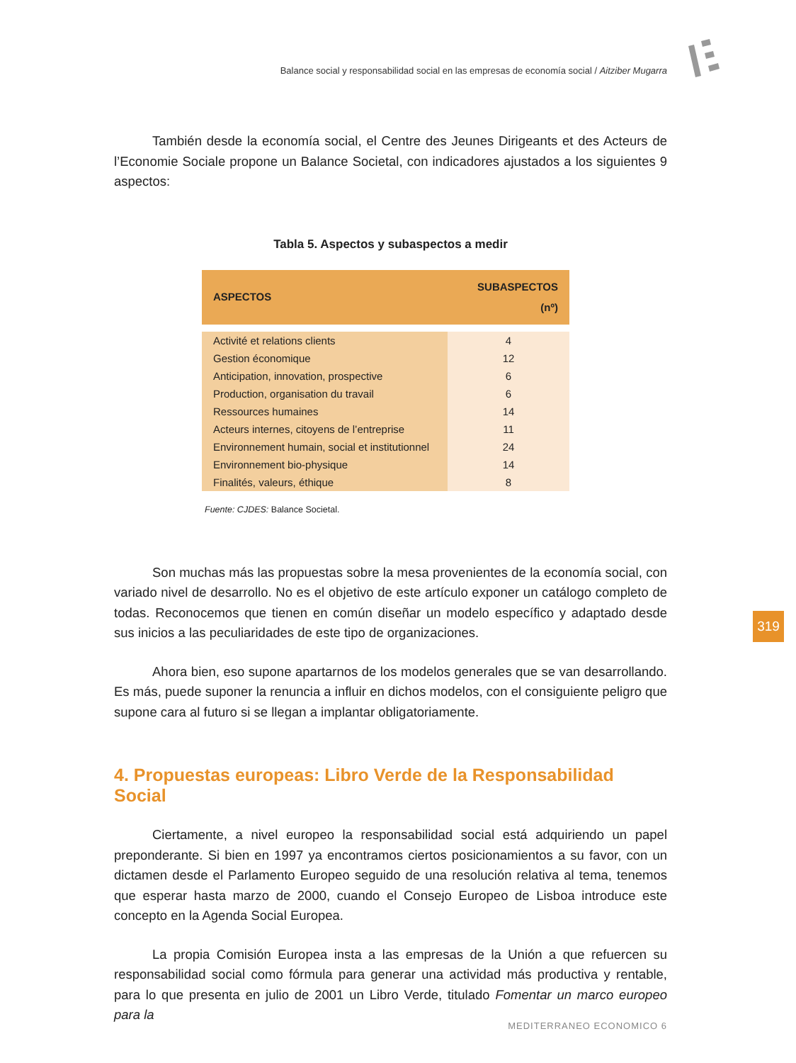Balance social y responsabilidad social en las empresas de economía social / Aitziber Mugarra
También desde la economía social, el Centre des Jeunes Dirigeants et des Acteurs de l’Economie Sociale propone un Balance Societal, con indicadores ajustados a los siguientes 9 aspectos:
Tabla 5. Aspectos y subaspectos a medir
| ASPECTOS | SUBASPECTOS (nº) |
| --- | --- |
| Activité et relations clients | 4 |
| Gestion économique | 12 |
| Anticipation, innovation, prospective | 6 |
| Production, organisation du travail | 6 |
| Ressources humaines | 14 |
| Acteurs internes, citoyens de l’entreprise | 11 |
| Environnement humain, social et institutionnel | 24 |
| Environnement bio-physique | 14 |
| Finalités, valeurs, éthique | 8 |
Fuente: CJDES: Balance Societal.
Son muchas más las propuestas sobre la mesa provenientes de la economía social, con variado nivel de desarrollo. No es el objetivo de este artículo exponer un catálogo completo de todas. Reconocemos que tienen en común diseñar un modelo específico y adaptado desde sus inicios a las peculiaridades de este tipo de organizaciones.
Ahora bien, eso supone apartarnos de los modelos generales que se van desarrollando. Es más, puede suponer la renuncia a influir en dichos modelos, con el consiguiente peligro que supone cara al futuro si se llegan a implantar obligatoriamente.
4. Propuestas europeas: Libro Verde de la Responsabilidad Social
Ciertamente, a nivel europeo la responsabilidad social está adquiriendo un papel preponderante. Si bien en 1997 ya encontramos ciertos posicionamientos a su favor, con un dictamen desde el Parlamento Europeo seguido de una resolución relativa al tema, tenemos que esperar hasta marzo de 2000, cuando el Consejo Europeo de Lisboa introduce este concepto en la Agenda Social Europea.
La propia Comisión Europea insta a las empresas de la Unión a que refuercen su responsabilidad social como fórmula para generar una actividad más productiva y rentable, para lo que presenta en julio de 2001 un Libro Verde, titulado Fomentar un marco europeo para la
319
MEDITERRANEO ECONOMICO 6